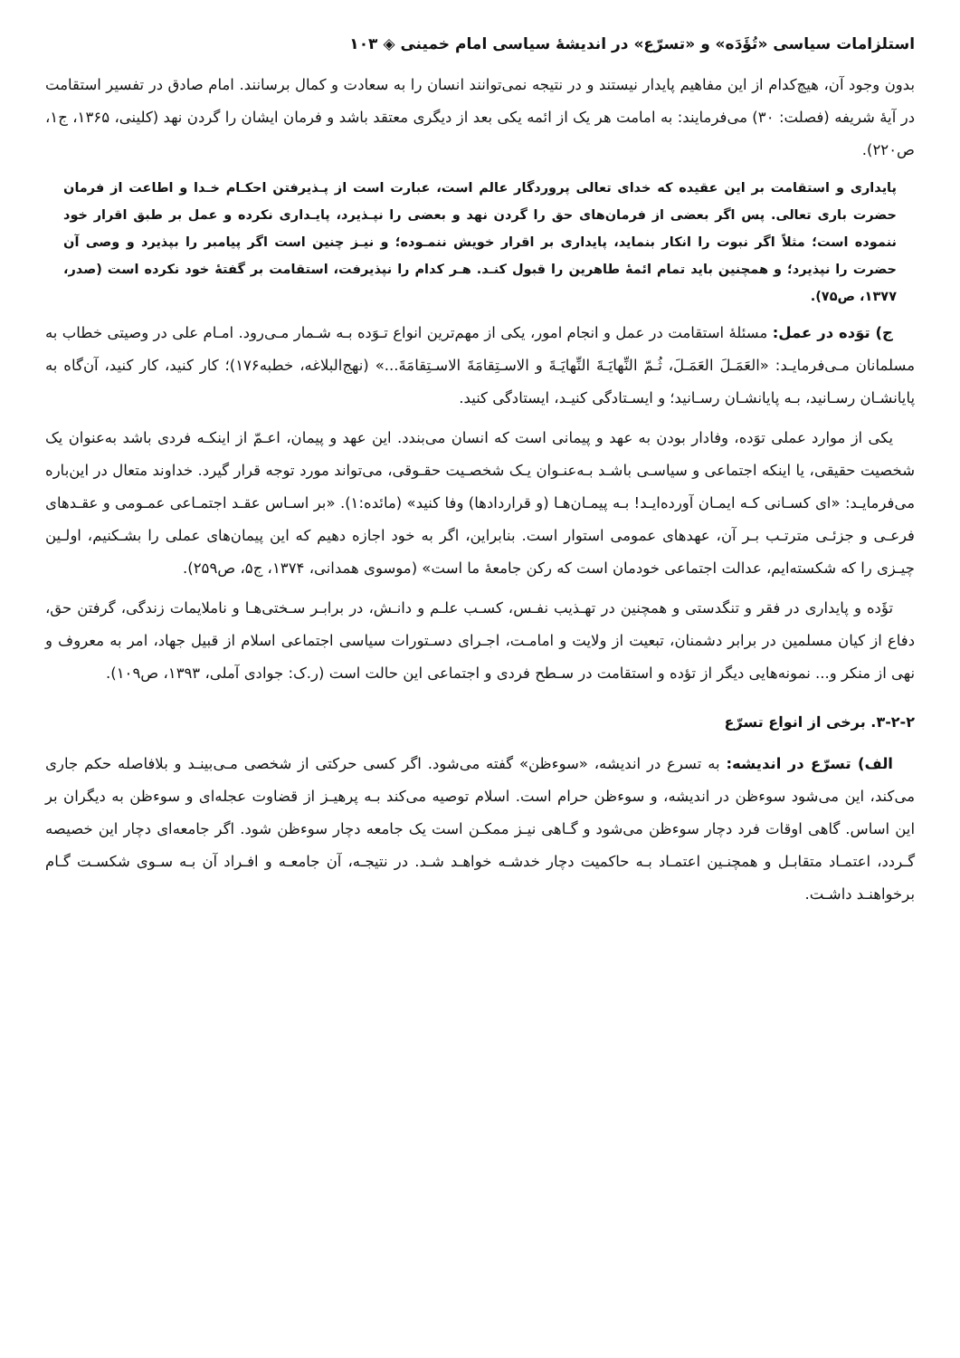استلزامات سیاسی «تُؤَدَه» و «تسرّع» در اندیشهٔ سیاسی امام خمینی ◈ ۱۰۳
بدون وجود آن، هیچ‌کدام از این مفاهیم پایدار نیستند و در نتیجه نمی‌توانند انسان را به سعادت و کمال برسانند. امام صادق در تفسیر استقامت در آیهٔ شریفه (فصلت: ۳۰) می‌فرمایند: به امامت هر یک از ائمه یکی بعد از دیگری معتقد باشد و فرمان ایشان را گردن نهد (کلینی، ۱۳۶۵، ج۱، ص۲۲۰).
پایداری و استقامت بر این عقیده که خدای تعالی پروردگار عالم است، عبارت است از پـذیرفتن احکـام خـدا و اطاعت از فرمان حضرت باری تعالی. پس اگر بعضی از فرمان‌های حق را گردن نهد و بعضی را نپـذیرد، پایـداری نکرده و عمل بر طبق اقرار خود ننموده است؛ مثلاً اگر نبوت را انکار بنماید، پایداری بر اقرار خویش ننمـوده؛ و نیـز چنین است اگر پیامبر را بپذیرد و وصی آن حضرت را نپذیرد؛ و همچنین باید تمام ائمهٔ طاهرین را قبول کنـد. هـر کدام را نپذیرفت، استقامت بر گفتهٔ خود نکرده است (صدر، ۱۳۷۷، ص۷۵).
ج) توَده در عمل: مسئلهٔ استقامت در عمل و انجام امور، یکی از مهم‌ترین انواع تـوَده بـه شـمار مـی‌رود. امـام علی در وصیتی خطاب به مسلمانان مـی‌فرمایـد: «العَمَـلَ العَمَـلَ، ثُـمّ النِّهایَـةَ النِّهایَـةَ و الاسـتِقامَةَ الاسـتِقامَةَ...» (نهج‌البلاغه، خطبه۱۷۶)؛ کار کنید، کار کنید، آن‌گاه به پایانشـان رسـانید، بـه پایانشـان رسـانید؛ و ایسـتادگی کنیـد، ایستادگی کنید.
یکی از موارد عملی توَده، وفادار بودن به عهد و پیمانی است که انسان می‌بندد. این عهد و پیمان، اعـمّ از اینکـه فردی باشد به‌عنوان یک شخصیت حقیقی، یا اینکه اجتماعی و سیاسـی باشـد بـه‌عنـوان یـک شخصـیت حقـوقی، می‌تواند مورد توجه قرار گیرد. خداوند متعال در این‌باره می‌فرمایـد: «ای کسـانی کـه ایمـان آورده‌ایـد! بـه پیمـان‌هـا (و قراردادها) وفا کنید» (مائده:۱). «بر اسـاس عقـد اجتمـاعی عمـومی و عقـدهای فرعـی و جزئـی مترتـب بـر آن، عهدهای عمومی استوار است. بنابراین، اگر به خود اجازه دهیم که این پیمان‌های عملی را بشـکنیم، اولـین چیـزی را که شکسته‌ایم، عدالت اجتماعی خودمان است که رکن جامعهٔ ما است» (موسوی همدانی، ۱۳۷۴، ج۵، ص۲۵۹).
تؤَده و پایداری در فقر و تنگدستی و همچنین در تهـذیب نفـس، کسـب علـم و دانـش، در برابـر سـختی‌هـا و ناملایمات زندگی، گرفتن حق، دفاع از کیان مسلمین در برابر دشمنان، تبعیت از ولایت و امامـت، اجـرای دسـتورات سیاسی اجتماعی اسلام از قبیل جهاد، امر به معروف و نهی از منکر و... نمونه‌هایی دیگر از تؤده و استقامت در سـطح فردی و اجتماعی این حالت است (ر.ک: جوادی آملی، ۱۳۹۳، ص۱۰۹).
۳-۲-۲. برخی از انواع تسرّع
الف) تسرّع در اندیشه: به تسرع در اندیشه، «سوءظن» گفته می‌شود. اگر کسی حرکتی از شخصی مـی‌بینـد و بلافاصله حکم جاری می‌کند، این می‌شود سوءظن در اندیشه، و سوءظن حرام است. اسلام توصیه می‌کند بـه پرهیـز از قضاوت عجله‌ای و سوءظن به دیگران بر این اساس. گاهی اوقات فرد دچار سوءظن می‌شود و گـاهی نیـز ممکـن است یک جامعه دچار سوءظن شود. اگر جامعه‌ای دچار این خصیصه گـردد، اعتمـاد متقابـل و همچنـین اعتمـاد بـه حاکمیت دچار خدشـه خواهـد شـد. در نتیجـه، آن جامعـه و افـراد آن بـه سـوی شکسـت گـام برخواهنـد داشـت.